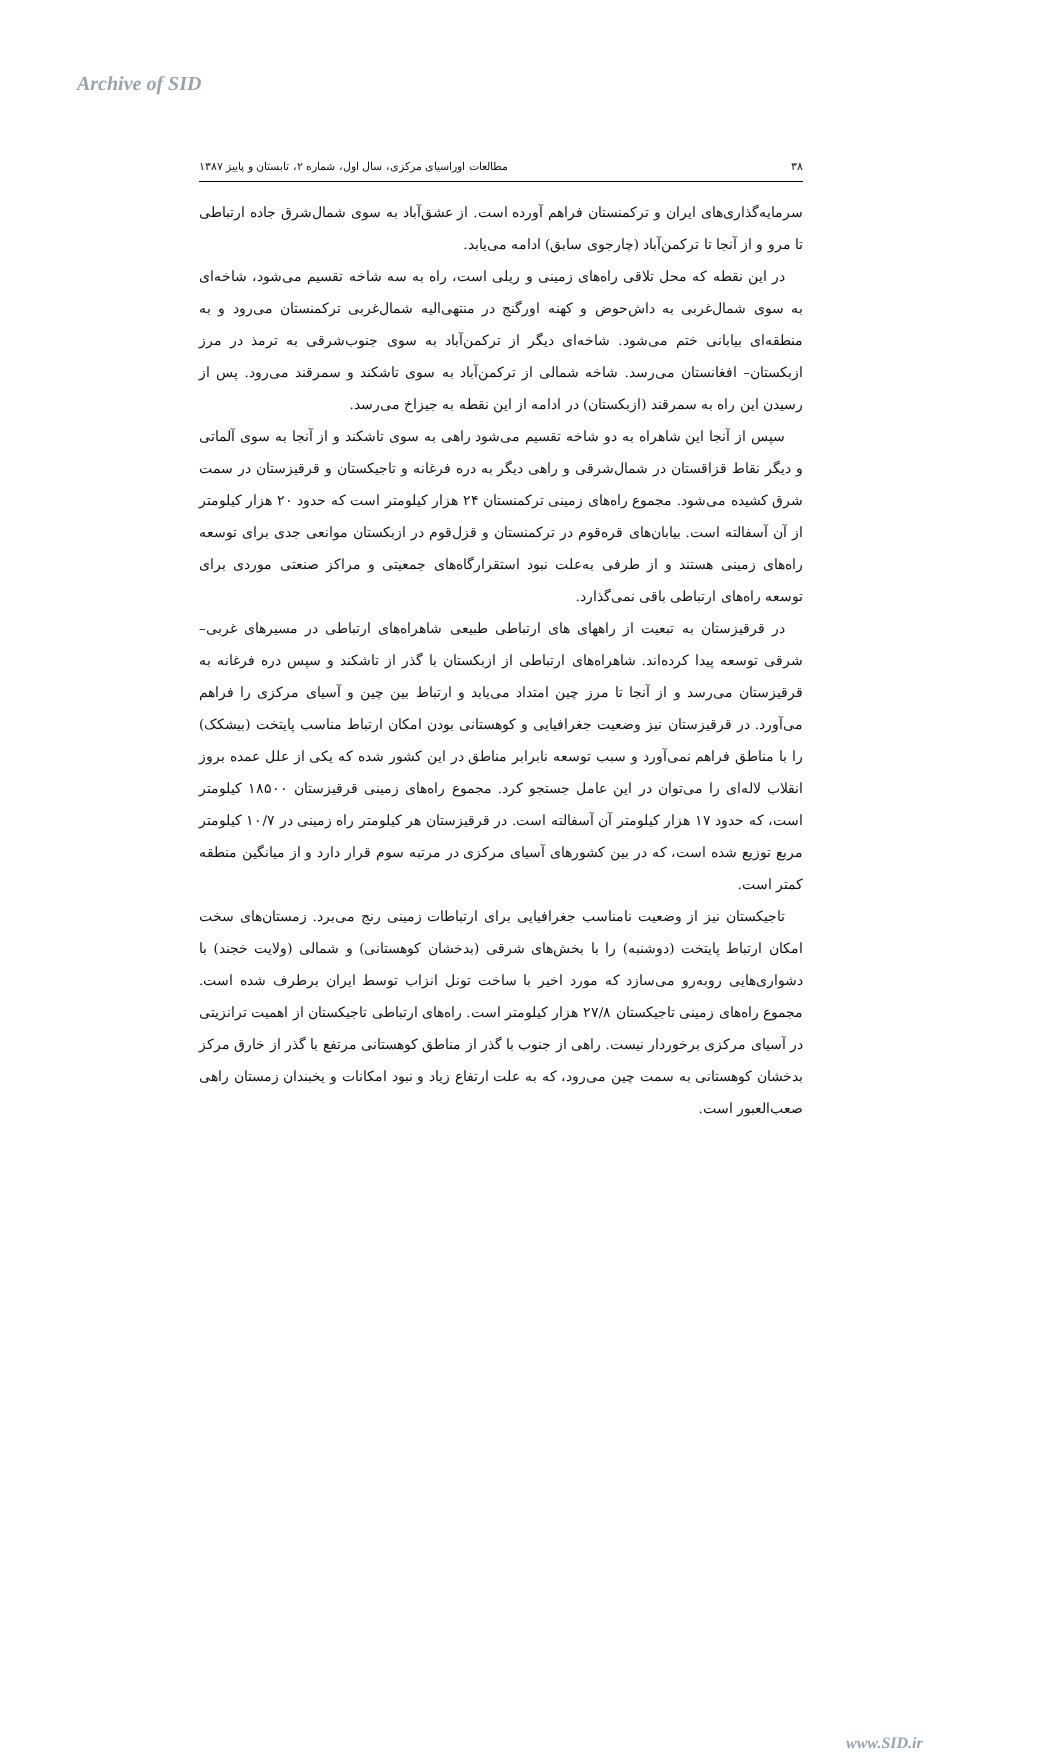Archive of SID
۳۸ مطالعات اوراسیای مرکزی، سال اول، شماره ۲، تابستان و پاییز ۱۳۸۷
سرمایه‌گذاری‌های ایران و ترکمنستان فراهم آورده است. از عشق‌آباد به سوی شمال‌شرق جاده ارتباطی تا مرو و از آنجا تا ترکمن‌آباد (چارجوی سابق) ادامه می‌یابد.
در این نقطه که محل تلاقی راه‌های زمینی و ریلی است، راه به سه شاخه تقسیم می‌شود، شاخه‌ای به سوی شمال‌غربی به داش‌حوض و کهنه اورگنج در منتهی‌الیه شمال‌غربی ترکمنستان می‌رود و به منطقه‌ای بیابانی ختم می‌شود. شاخه‌ای دیگر از ترکمن‌آباد به سوی جنوب‌شرقی به ترمذ در مرز ازبکستان– افغانستان می‌رسد. شاخه شمالی از ترکمن‌آباد به سوی تاشکند و سمرقند می‌رود. پس از رسیدن این راه به سمرقند (ازبکستان) در ادامه از این نقطه به جیزاخ می‌رسد.
سپس از آنجا این شاهراه به دو شاخه تقسیم می‌شود راهی به سوی تاشکند و از آنجا به سوی آلماتی و دیگر نقاط قزاقستان در شمال‌شرقی و راهی دیگر به دره فرغانه و تاجیکستان و قرقیزستان در سمت شرق کشیده می‌شود. مجموع راه‌های زمینی ترکمنستان ۲۴ هزار کیلومتر است که حدود ۲۰ هزار کیلومتر از آن آسفالته است. بیابان‌های قره‌قوم در ترکمنستان و قزل‌قوم در ازبکستان موانعی جدی برای توسعه راه‌های زمینی هستند و از طرفی به‌علت نبود استقرارگاه‌های جمعیتی و مراکز صنعتی موردی برای توسعه راه‌های ارتباطی باقی نمی‌گذارد.
در قرقیزستان به تبعیت از راههای های ارتباطی طبیعی شاهراه‌های ارتباطی در مسیرهای غربی– شرقی توسعه پیدا کرده‌اند. شاهراه‌های ارتباطی از ازبکستان با گذر از تاشکند و سپس دره فرغانه به قرقیزستان می‌رسد و از آنجا تا مرز چین امتداد می‌یابد و ارتباط بین چین و آسیای مرکزی را فراهم می‌آورد. در قرقیزستان نیز وضعیت جغرافیایی و کوهستانی بودن امکان ارتباط مناسب پایتخت (بیشکک) را با مناطق فراهم نمی‌آورد و سبب توسعه نابرابر مناطق در این کشور شده که یکی از علل عمده بروز انقلاب لاله‌ای را می‌توان در این عامل جستجو کرد. مجموع راه‌های زمینی قرقیزستان ۱۸۵۰۰ کیلومتر است، که حدود ۱۷ هزار کیلومتر آن آسفالته است. در قرقیزستان هر کیلومتر راه زمینی در ۱۰/۷ کیلومتر مربع توزیع شده است، که در بین کشورهای آسیای مرکزی در مرتبه سوم قرار دارد و از میانگین منطقه کمتر است.
تاجیکستان نیز از وضعیت نامناسب جغرافیایی برای ارتباطات زمینی رنج می‌برد. زمستان‌های سخت امکان ارتباط پایتخت (دوشنبه) را با بخش‌های شرقی (بدخشان کوهستانی) و شمالی (ولایت خجند) با دشواری‌هایی روبه‌رو می‌سازد که مورد اخیر با ساخت تونل انزاب توسط ایران برطرف شده است. مجموع راه‌های زمینی تاجیکستان ۲۷/۸ هزار کیلومتر است. راه‌های ارتباطی تاجیکستان از اهمیت ترانزیتی در آسیای مرکزی برخوردار نیست. راهی از جنوب با گذر از مناطق کوهستانی مرتفع با گذر از خارق مرکز بدخشان کوهستانی به سمت چین می‌رود، که به علت ارتفاع زیاد و نبود امکانات و یخبندان زمستان راهی صعب‌العبور است.
www.SID.ir